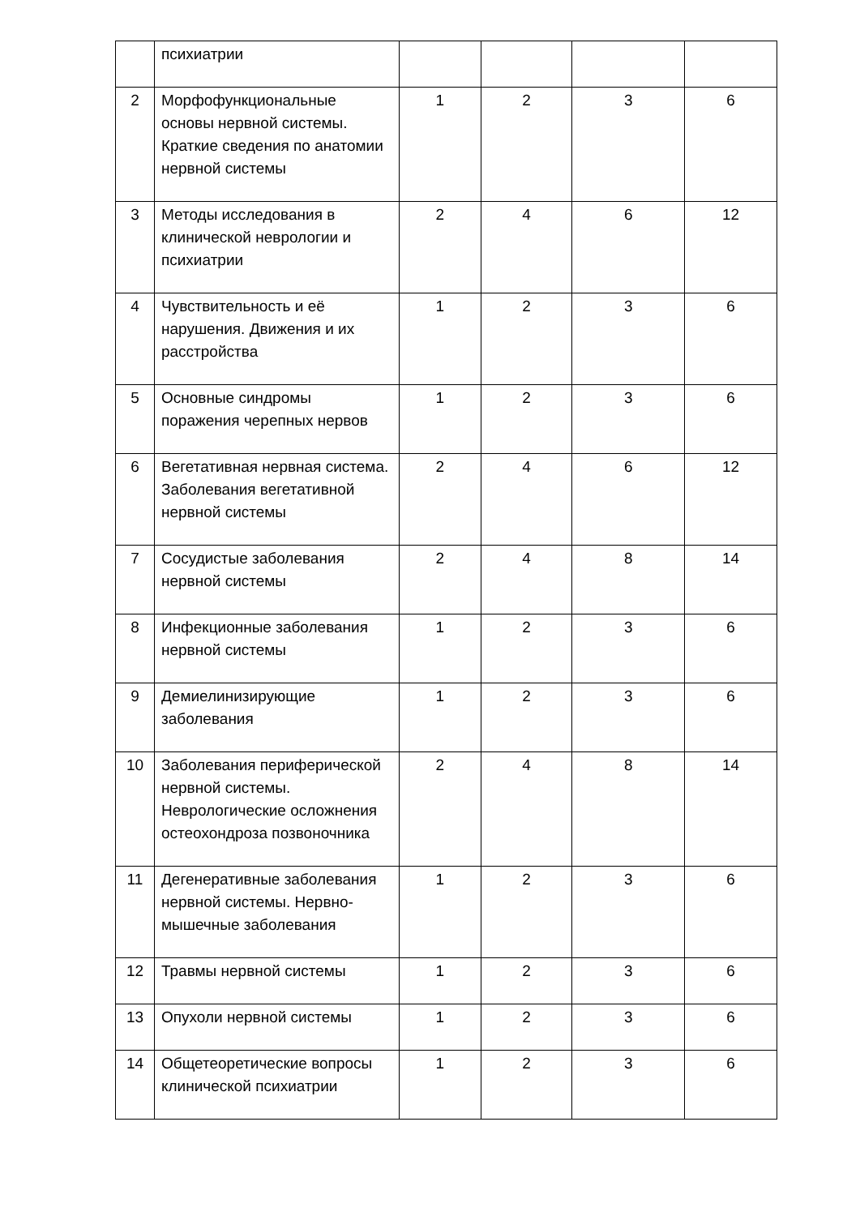| | психиатрии | | | | |
| 2 | Морфофункциональные основы нервной системы. Краткие сведения по анатомии нервной системы | 1 | 2 | 3 | 6 |
| 3 | Методы исследования в клинической неврологии и психиатрии | 2 | 4 | 6 | 12 |
| 4 | Чувствительность и её нарушения. Движения и их расстройства | 1 | 2 | 3 | 6 |
| 5 | Основные синдромы поражения черепных нервов | 1 | 2 | 3 | 6 |
| 6 | Вегетативная нервная система. Заболевания вегетативной нервной системы | 2 | 4 | 6 | 12 |
| 7 | Сосудистые заболевания нервной системы | 2 | 4 | 8 | 14 |
| 8 | Инфекционные заболевания нервной системы | 1 | 2 | 3 | 6 |
| 9 | Демиелинизирующие заболевания | 1 | 2 | 3 | 6 |
| 10 | Заболевания периферической нервной системы. Неврологические осложнения остеохондроза позвоночника | 2 | 4 | 8 | 14 |
| 11 | Дегенеративные заболевания нервной системы. Нервно-мышечные заболевания | 1 | 2 | 3 | 6 |
| 12 | Травмы нервной системы | 1 | 2 | 3 | 6 |
| 13 | Опухоли нервной системы | 1 | 2 | 3 | 6 |
| 14 | Общетеоретические вопросы клинической психиатрии | 1 | 2 | 3 | 6 |